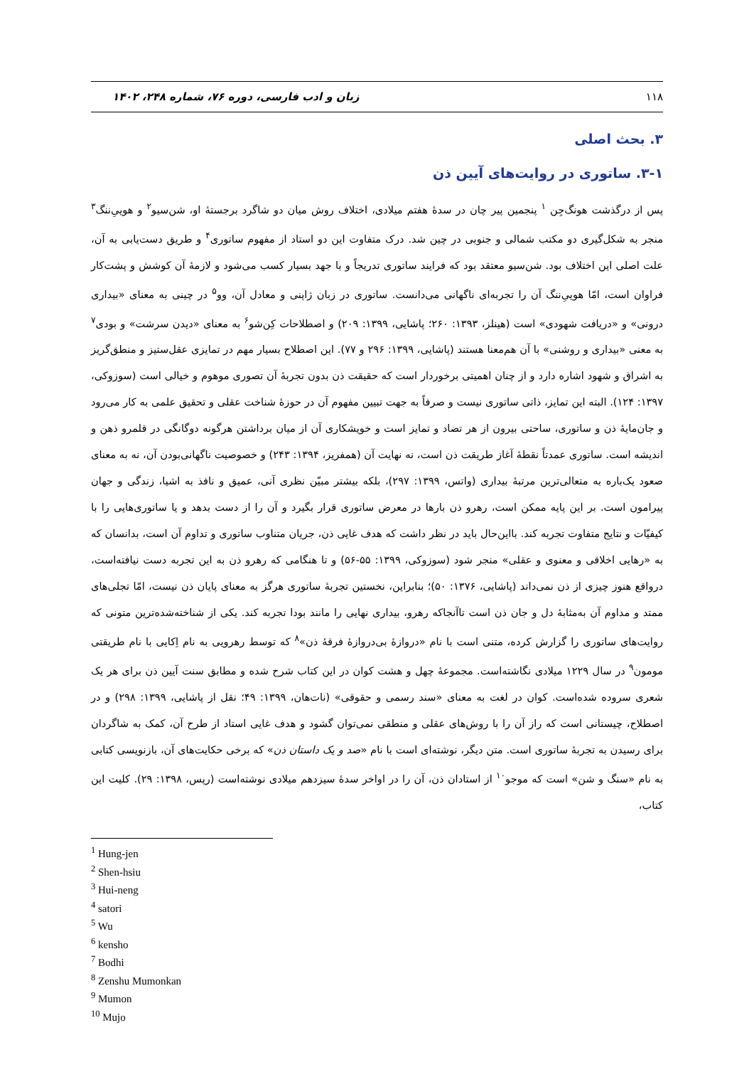۱۱۸ زبان و ادب فارسی، دوره ۷۶، شماره ۲۴۸، ۱۴۰۲
۳. بحث اصلی
۳-۱. ساتوری در روایت‌های آیین ذن
پس از درگذشت هونگ‌جِن <sup>۱</sup> پنجمین پیر چان در سدهٔ هفتم میلادی، اختلاف روش میان دو شاگرد برجستهٔ او، شن‌سیو<sup>۲</sup> و هوییِ‌ننگ<sup>۳</sup> منجر به شکل‌گیری دو مکتب شمالی و جنوبی در چین شد. درک متفاوت این دو استاد از مفهوم ساتوری<sup>۴</sup> و طریق دست‌یابی به آن، علت اصلی این اختلاف بود. شن‌سیو معتقد بود که فرایند ساتوری تدریجاً و با جهد بسیار کسب می‌شود و لازمهٔ آن کوشش و پشت‌کار فراوان است، امّا هوییِ‌ننگ آن را تجربه‌ای ناگهانی می‌دانست. ساتوری در زبان ژاپنی و معادل آن، وو<sup>۵</sup> در چینی به معنای «بیداری درونی» و «دریافت شهودی» است (هینلز، ۱۳۹۳: ۲۶۰؛ پاشایی، ۱۳۹۹: ۲۰۹) و اصطلاحات کِن‌شو<sup>۶</sup> به معنای «دیدن سرشت» و بودی<sup>۷</sup> به معنی «بیداری و روشنی» با آن هم‌معنا هستند (پاشایی، ۱۳۹۹: ۲۹۶ و ۷۷). این اصطلاح بسیار مهم در تمایزی عقل‌ستیز و منطق‌گریز به اشراق و شهود اشاره دارد و از چنان اهمیتی برخوردار است که حقیقت ذن بدون تجربهٔ آن تصوری موهوم و خیالی است (سوزوکی، ۱۳۹۷: ۱۲۴). البته این تمایز، ذاتی ساتوری نیست و صرفاً به جهت تبیین مفهوم آن در حوزهٔ شناخت عقلی و تحقیق علمی به کار می‌رود و جان‌مایهٔ ذن و ساتوری، ساحتی بیرون از هر تضاد و تمایز است و خویشکاری آن از میان برداشتن هرگونه دوگانگی در قلمرو ذهن و اندیشه است. ساتوری عمدتاً نقطهٔ آغاز طریقت ذن است، نه نهایت آن (همفریز، ۱۳۹۴: ۲۴۳) و خصوصیت ناگهانی‌بودن آن، نه به معنای صعود یک‌باره به متعالی‌ترین مرتبهٔ بیداری (واتس، ۱۳۹۹: ۲۹۷)، بلکه بیشتر مبیّن نظری آنی، عمیق و نافذ به اشیا، زندگی و جهان پیرامون است. بر این پایه ممکن است، رهرو ذن بارها در معرض ساتوری قرار بگیرد و آن را از دست بدهد و یا ساتوری‌هایی را با کیفیّات و نتایج متفاوت تجربه کند. بااین‌حال باید در نظر داشت که هدف غایی ذن، جریان متناوب ساتوری و تداوم آن است، بدانسان که به «رهایی اخلاقی و معنوی و عقلی» منجر شود (سوزوکی، ۱۳۹۹: ۵۵-۵۶) و تا هنگامی که رهرو ذن به این تجربه دست نیافته‌است، درواقع هنوز چیزی از ذن نمی‌داند (پاشایی، ۱۳۷۶: ۵۰)؛ بنابراین، نخستین تجربهٔ ساتوری هرگز به معنای پایان ذن نیست، امّا تجلی‌های ممتد و مداوم آن به‌مثابهٔ دل و جان ذن است تاآنجاکه رهرو، بیداری نهایی را مانند بودا تجربه کند. یکی از شناخته‌شده‌ترین متونی که روایت‌های ساتوری را گزارش کرده، متنی است با نام «دروازهٔ بی‌دروازهٔ فرقهٔ ذن»<sup>۸</sup> که توسط رهرویی به نام اِکایی با نام طریقتی مومون<sup>۹</sup> در سال ۱۲۲۹ میلادی نگاشته‌است. مجموعهٔ چهل و هشت کوان در این کتاب شرح شده و مطابق سنت آیین ذن برای هر یک شعری سروده شده‌است. کوان در لغت به معنای «سند رسمی و حقوقی» (نات‌هان، ۱۳۹۹: ۴۹؛ نقل از پاشایی، ۱۳۹۹: ۲۹۸) و در اصطلاح، چیستانی است که راز آن را با روش‌های عقلی و منطقی نمی‌توان گشود و هدف غایی استاد از طرح آن، کمک به شاگردان برای رسیدن به تجربهٔ ساتوری است. متن دیگر، نوشته‌ای است با نام «صد و یک داستان ذن» که برخی حکایت‌های آن، بازنویسی کتابی به نام «سنگ و شن» است که موجو<sup>۱۰</sup> از استادان ذن، آن را در اواخر سدهٔ سیزدهم میلادی نوشته‌است (رپس، ۱۳۹۸: ۲۹). کلیت این کتاب،
<sup>1</sup> Hung-jen
<sup>2</sup> Shen-hsiu
<sup>3</sup> Hui-neng
<sup>4</sup> satori
<sup>5</sup> Wu
<sup>6</sup> kensho
<sup>7</sup> Bodhi
<sup>8</sup> Zenshu Mumonkan
<sup>9</sup> Mumon
<sup>10</sup> Mujo